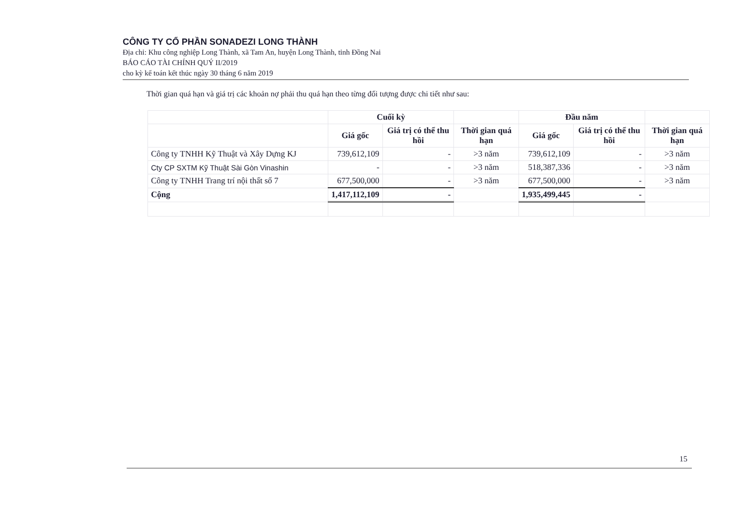CÔNG TY CỔ PHẦN SONADEZI LONG THÀNH
Địa chỉ: Khu công nghiệp Long Thành, xã Tam An, huyện Long Thành, tỉnh Đồng Nai
BÁO CÁO TÀI CHÍNH QUÝ II/2019
cho kỳ kế toán kết thúc ngày 30 tháng 6 năm 2019
Thời gian quá hạn và giá trị các khoản nợ phải thu quá hạn theo từng đối tượng được chi tiết như sau:
| | Cuối kỳ | | | Đầu năm | | |
| --- | --- | --- | --- | --- | --- | --- |
| | Giá gốc | Giá trị có thể thu hồi | Thời gian quá hạn | Giá gốc | Giá trị có thể thu hồi | Thời gian quá hạn |
| Công ty TNHH Kỹ Thuật và Xây Dựng KJ | 739,612,109 | - | >3 năm | 739,612,109 | - | >3 năm |
| Cty CP SXTM Kỹ Thuật Sài Gòn Vinashin | - | - | >3 năm | 518,387,336 | - | >3 năm |
| Công ty TNHH Trang trí nội thất số 7 | 677,500,000 | - | >3 năm | 677,500,000 | - | >3 năm |
| Cộng | 1,417,112,109 | - | | 1,935,499,445 | - | |
15